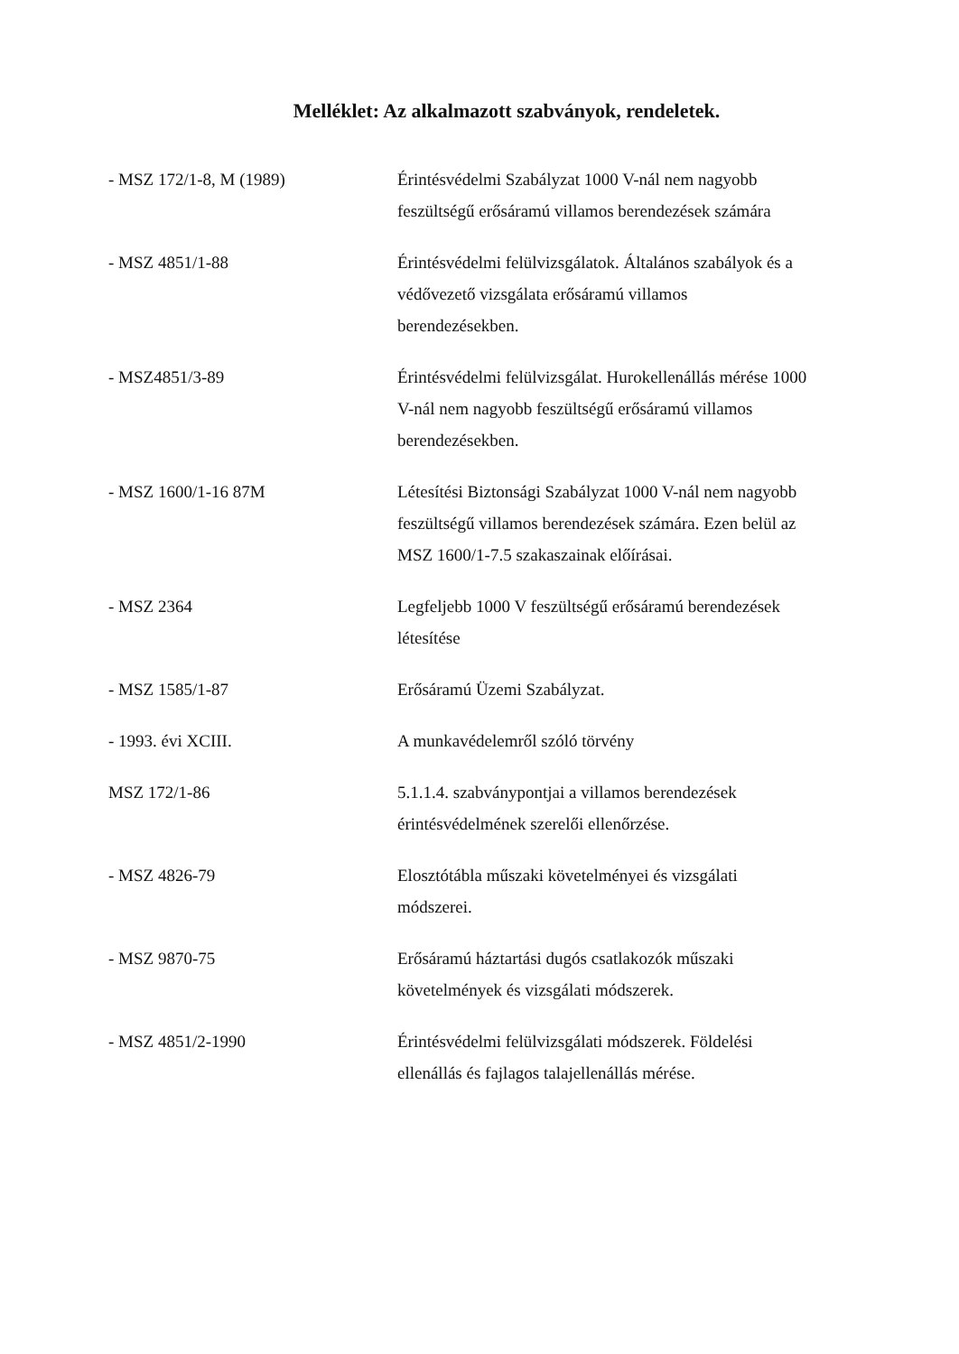Melléklet: Az alkalmazott szabványok, rendeletek.
| - MSZ 172/1-8, M (1989) | Érintésvédelmi Szabályzat 1000 V-nál nem nagyobb feszültségű erősáramú villamos berendezések számára |
| - MSZ 4851/1-88 | Érintésvédelmi felülvizsgálatok. Általános szabályok és a védővezető vizsgálata erősáramú villamos berendezésekben. |
| - MSZ4851/3-89 | Érintésvédelmi felülvizsgálat. Hurokellenállás mérése 1000 V-nál nem nagyobb feszültségű erősáramú villamos berendezésekben. |
| - MSZ 1600/1-16 87M | Létesítési Biztonsági Szabályzat 1000 V-nál nem nagyobb feszültségű villamos berendezések számára. Ezen belül az MSZ 1600/1-7.5 szakaszainak előírásai. |
| - MSZ 2364 | Legfeljebb 1000 V feszültségű erősáramú berendezések létesítése |
| - MSZ 1585/1-87 | Erősáramú Üzemi Szabályzat. |
| - 1993. évi XCIII. | A munkavédelemről szóló törvény |
| MSZ 172/1-86 | 5.1.1.4. szabványpontjai a villamos berendezések érintésvédelmének szerelői ellenőrzése. |
| - MSZ 4826-79 | Elosztótábla műszaki követelményei és vizsgálati módszerei. |
| - MSZ 9870-75 | Erősáramú háztartási dugós csatlakozók műszaki követelmények és vizsgálati módszerek. |
| - MSZ 4851/2-1990 | Érintésvédelmi felülvizsgálati módszerek. Földelési ellenállás és fajlagos talajellenállás mérése. |